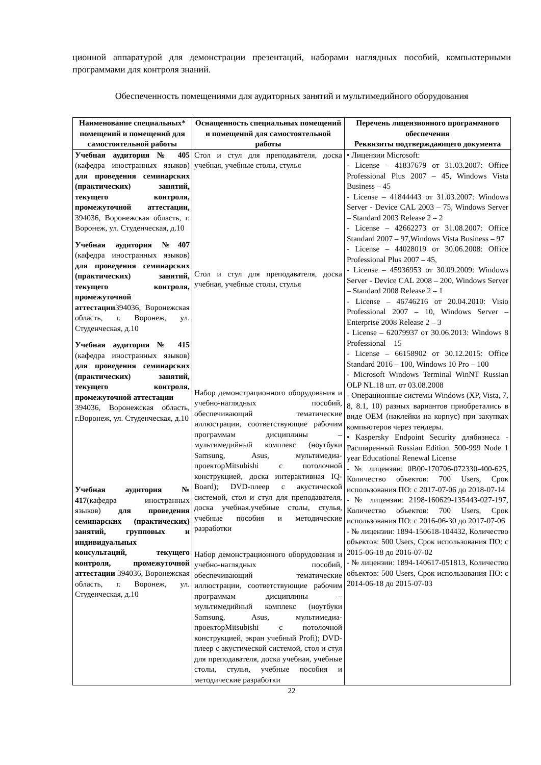ционной аппаратурой для демонстрации презентаций, наборами наглядных пособий, компьютерными программами для контроля знаний.
Обеспеченность помещениями для аудиторных занятий и мультимедийного оборудования
| Наименование специальных* помещений и помещений для самостоятельной работы | Оснащенность специальных помещений и помещений для самостоятельной работы | Перечень лицензионного программного обеспечения Реквизиты подтверждающего документа |
| --- | --- | --- |
| Учебная аудитория № 405 (кафедра иностранных языков) для проведения семинарских (практических) занятий, текущего контроля, промежуточной аттестации, 394036, Воронежская область, г. Воронеж, ул. Студенческая, д.10 Учебная аудитория №407 (кафедра иностранных языков) для проведения семинарских (практических) занятий, текущего контроля, промежуточной аттестации 394036, Воронежская область, г. Воронеж, ул. Студенческая, д.10 Учебная аудитория № 415 (кафедра иностранных языков) для проведения семинарских (практических) занятий, текущего контроля, промежуточной аттестации 394036, Воронежская область, г.Воронеж, ул. Студенческая, д.10 Учебная аудитория № 417 (кафедра иностранных языков) для проведения семинарских (практических) занятий, групповых и индивидуальных консультаций, текущего контроля, промежуточной аттестации 394036, Воронежская область, г. Воронеж, ул. Студенческая, д.10 | Стол и стул для преподавателя, доска учебная, учебные столы, стулья Стол и стул для преподавателя, доска учебная, учебные столы, стулья Набор демонстрационного оборудования и учебно-наглядных пособий, обеспечивающий тематические иллюстрации, соответствующие рабочим программам дисциплины – мультимедийный комплекс (ноутбуки Samsung, Asus, мультимедиа-проекторMitsubishi с потолочной конструкцией, доска интерактивная IQ-Board); DVD-плеер с акустической системой, стол и стул для преподавателя, доска учебная.учебные столы, стулья, учебные пособия и методические разработки Набор демонстрационного оборудования и учебно-наглядных пособий, обеспечивающий тематические иллюстрации, соответствующие рабочим программам дисциплины – мультимедийный комплекс (ноутбуки Samsung, Asus, мультимедиа-проекторMitsubishi с потолочной конструкцией, экран учебный Profi); DVD-плеер с акустической системой, стол и стул для преподавателя, доска учебная, учебные столы, стулья, учебные пособия и методические разработки | • Лицензии Microsoft: - License – 41837679 от 31.03.2007: Office Professional Plus 2007 – 45, Windows Vista Business – 45 - License – 41844443 от 31.03.2007: Windows Server - Device CAL 2003 – 75, Windows Server – Standard 2003 Release 2 – 2 - License – 42662273 от 31.08.2007: Office Standard 2007 – 97,Windows Vista Business – 97 - License – 44028019 от 30.06.2008: Office Professional Plus 2007 – 45, - License – 45936953 от 30.09.2009: Windows Server - Device CAL 2008 – 200, Windows Server – Standard 2008 Release 2 – 1 - License – 46746216 от 20.04.2010: Visio Professional 2007 – 10, Windows Server – Enterprise 2008 Release 2 – 3 - License – 62079937 от 30.06.2013: Windows 8 Professional – 15 - License – 66158902 от 30.12.2015: Office Standard 2016 – 100, Windows 10 Pro – 100 - Microsoft Windows Terminal WinNT Russian OLP NL.18 шт. от 03.08.2008 - Операционные системы Windows (XP, Vista, 7, 8, 8.1, 10) разных вариантов приобретались в виде OEM (наклейки на корпус) при закупках компьютеров через тендеры. • Kaspersky Endpoint Security длябизнеса - Расширенный Russian Edition. 500-999 Node 1 year Educational Renewal License - № лицензии: 0B00-170706-072330-400-625, Количество объектов: 700 Users, Срок использования ПО: с 2017-07-06 до 2018-07-14 - № лицензии: 2198-160629-135443-027-197, Количество объектов: 700 Users, Срок использования ПО: с 2016-06-30 до 2017-07-06 - № лицензии: 1894-150618-104432, Количество объектов: 500 Users, Срок использования ПО: с 2015-06-18 до 2016-07-02 - № лицензии: 1894-140617-051813, Количество объектов: 500 Users, Срок использования ПО: с 2014-06-18 до 2015-07-03 |
22